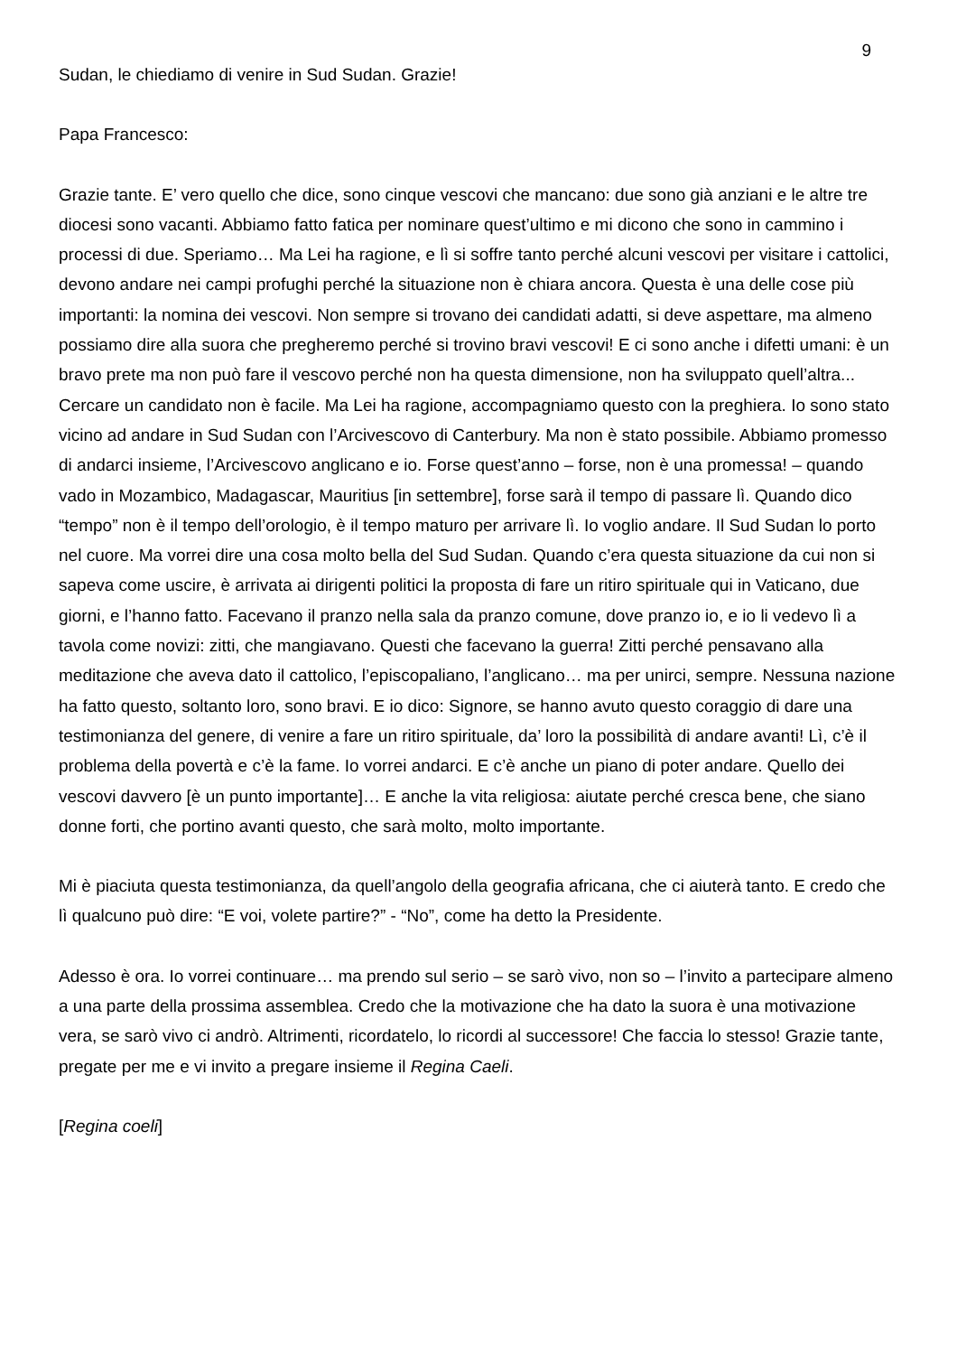9
Sudan, le chiediamo di venire in Sud Sudan. Grazie!
Papa Francesco:
Grazie tante. E’ vero quello che dice, sono cinque vescovi che mancano: due sono già anziani e le altre tre diocesi sono vacanti. Abbiamo fatto fatica per nominare quest’ultimo e mi dicono che sono in cammino i processi di due. Speriamo… Ma Lei ha ragione, e lì si soffre tanto perché alcuni vescovi per visitare i cattolici, devono andare nei campi profughi perché la situazione non è chiara ancora. Questa è una delle cose più importanti: la nomina dei vescovi. Non sempre si trovano dei candidati adatti, si deve aspettare, ma almeno possiamo dire alla suora che pregheremo perché si trovino bravi vescovi! E ci sono anche i difetti umani: è un bravo prete ma non può fare il vescovo perché non ha questa dimensione, non ha sviluppato quell’altra... Cercare un candidato non è facile. Ma Lei ha ragione, accompagniamo questo con la preghiera. Io sono stato vicino ad andare in Sud Sudan con l’Arcivescovo di Canterbury. Ma non è stato possibile. Abbiamo promesso di andarci insieme, l’Arcivescovo anglicano e io. Forse quest’anno – forse, non è una promessa! – quando vado in Mozambico, Madagascar, Mauritius [in settembre], forse sarà il tempo di passare lì. Quando dico “tempo” non è il tempo dell’orologio, è il tempo maturo per arrivare lì. Io voglio andare. Il Sud Sudan lo porto nel cuore. Ma vorrei dire una cosa molto bella del Sud Sudan. Quando c’era questa situazione da cui non si sapeva come uscire, è arrivata ai dirigenti politici la proposta di fare un ritiro spirituale qui in Vaticano, due giorni, e l’hanno fatto. Facevano il pranzo nella sala da pranzo comune, dove pranzo io, e io li vedevo lì a tavola come novizi: zitti, che mangiavano. Questi che facevano la guerra! Zitti perché pensavano alla meditazione che aveva dato il cattolico, l’episcopaliano, l’anglicano… ma per unirci, sempre. Nessuna nazione ha fatto questo, soltanto loro, sono bravi. E io dico: Signore, se hanno avuto questo coraggio di dare una testimonianza del genere, di venire a fare un ritiro spirituale, da’ loro la possibilità di andare avanti! Lì, c’è il problema della povertà e c’è la fame. Io vorrei andarci. E c’è anche un piano di poter andare. Quello dei vescovi davvero [è un punto importante]… E anche la vita religiosa: aiutate perché cresca bene, che siano donne forti, che portino avanti questo, che sarà molto, molto importante.
Mi è piaciuta questa testimonianza, da quell’angolo della geografia africana, che ci aiuterà tanto. E credo che lì qualcuno può dire: “E voi, volete partire?” - “No”, come ha detto la Presidente.
Adesso è ora. Io vorrei continuare… ma prendo sul serio – se sarò vivo, non so – l’invito a partecipare almeno a una parte della prossima assemblea. Credo che la motivazione che ha dato la suora è una motivazione vera, se sarò vivo ci andrò. Altrimenti, ricordatelo, lo ricordi al successore! Che faccia lo stesso! Grazie tante, pregate per me e vi invito a pregare insieme il Regina Caeli.
[Regina coeli]